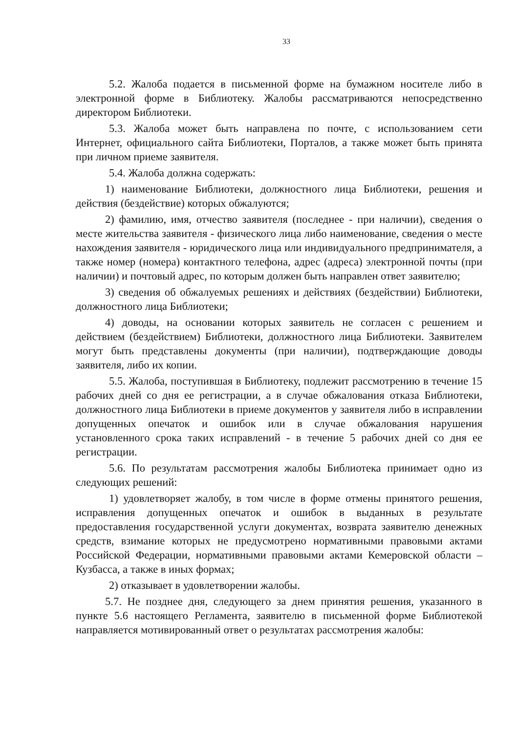33
5.2. Жалоба подается в письменной форме на бумажном носителе либо в электронной форме в Библиотеку. Жалобы рассматриваются непосредственно директором Библиотеки.
5.3. Жалоба может быть направлена по почте, с использованием сети Интернет, официального сайта Библиотеки, Порталов, а также может быть принята при личном приеме заявителя.
5.4. Жалоба должна содержать:
1) наименование Библиотеки, должностного лица Библиотеки, решения и действия (бездействие) которых обжалуются;
2) фамилию, имя, отчество заявителя (последнее - при наличии), сведения о месте жительства заявителя - физического лица либо наименование, сведения о месте нахождения заявителя - юридического лица или индивидуального предпринимателя, а также номер (номера) контактного телефона, адрес (адреса) электронной почты (при наличии) и почтовый адрес, по которым должен быть направлен ответ заявителю;
3) сведения об обжалуемых решениях и действиях (бездействии) Библиотеки, должностного лица Библиотеки;
4) доводы, на основании которых заявитель не согласен с решением и действием (бездействием) Библиотеки, должностного лица Библиотеки. Заявителем могут быть представлены документы (при наличии), подтверждающие доводы заявителя, либо их копии.
5.5. Жалоба, поступившая в Библиотеку, подлежит рассмотрению в течение 15 рабочих дней со дня ее регистрации, а в случае обжалования отказа Библиотеки, должностного лица Библиотеки в приеме документов у заявителя либо в исправлении допущенных опечаток и ошибок или в случае обжалования нарушения установленного срока таких исправлений - в течение 5 рабочих дней со дня ее регистрации.
5.6. По результатам рассмотрения жалобы Библиотека принимает одно из следующих решений:
1) удовлетворяет жалобу, в том числе в форме отмены принятого решения, исправления допущенных опечаток и ошибок в выданных в результате предоставления государственной услуги документах, возврата заявителю денежных средств, взимание которых не предусмотрено нормативными правовыми актами Российской Федерации, нормативными правовыми актами Кемеровской области – Кузбасса, а также в иных формах;
2) отказывает в удовлетворении жалобы.
5.7. Не позднее дня, следующего за днем принятия решения, указанного в пункте 5.6 настоящего Регламента, заявителю в письменной форме Библиотекой направляется мотивированный ответ о результатах рассмотрения жалобы: